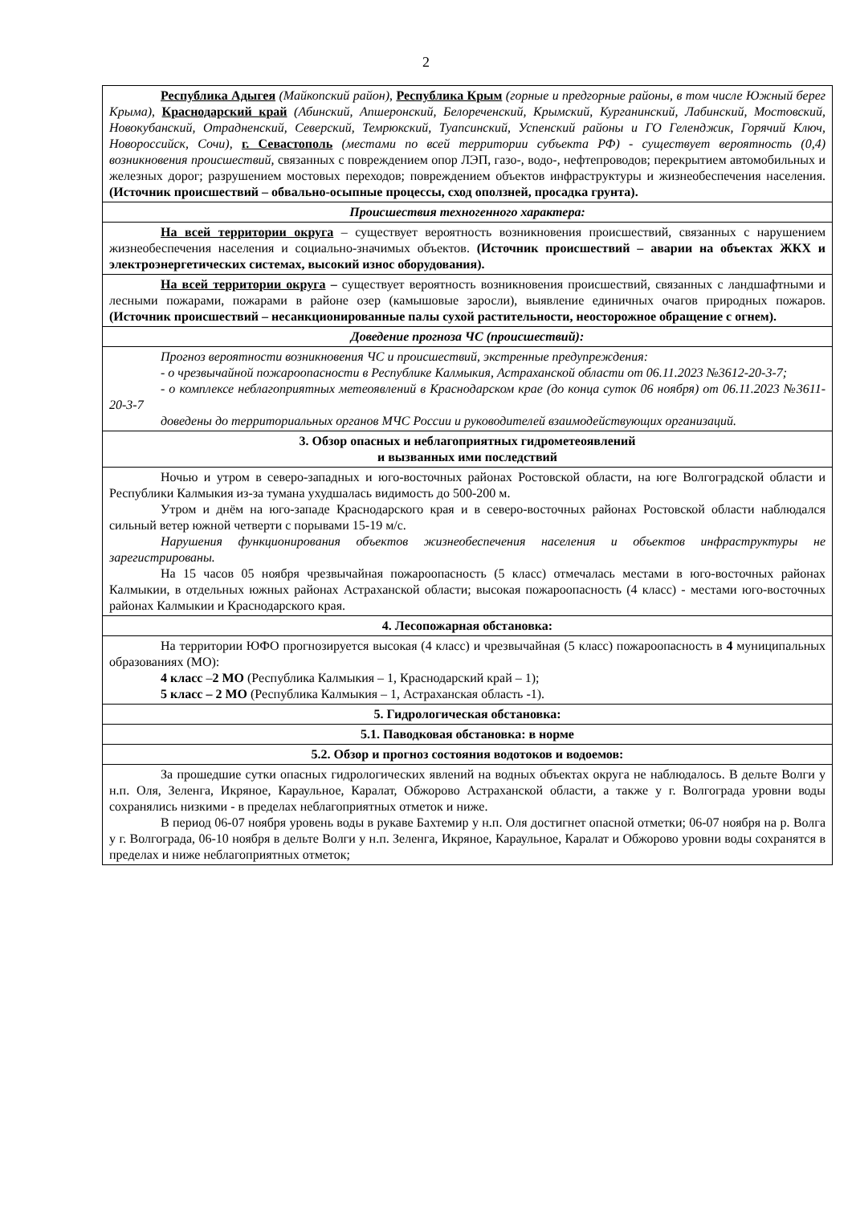2
| Республика Адыгея (Майкопский район) , Республика Крым (горные и предгорные районы, в том числе Южный берег Крыма) , Краснодарский край (Абинский, Апшеронский, Белореченский, Крымский, Курганинский, Лабинский, Мостовский, Новокубанский, Отрадненский, Северский, Темрюкский, Туапсинский, Успенский районы и ГО Геленджик, Горячий Ключ, Новороссийск, Сочи), г. Севастополь (местами по всей территории субъекта РФ) - существует вероятность (0,4) возникновения происшествий, связанных с повреждением опор ЛЭП, газо-, водо-, нефтепроводов; перекрытием автомобильных и железных дорог; разрушением мостовых переходов; повреждением объектов инфраструктуры и жизнеобеспечения населения. (Источник происшествий – обвально-осыпные процессы, сход оползней, просадка грунта). |
| Происшествия техногенного характера: |
| На всей территории округа – существует вероятность возникновения происшествий, связанных с нарушением жизнеобеспечения населения и социально-значимых объектов. (Источник происшествий – аварии на объектах ЖКХ и электроэнергетических системах, высокий износ оборудования). |
| На всей территории округа – существует вероятность возникновения происшествий, связанных с ландшафтными и лесными пожарами, пожарами в районе озер (камышовые заросли), выявление единичных очагов природных пожаров. (Источник происшествий – несанкционированные палы сухой растительности, неосторожное обращение с огнем). |
| Доведение прогноза ЧС (происшествий): |
| Прогноз вероятности возникновения ЧС и происшествий, экстренные предупреждения: - о чрезвычайной пожароопасности в Республике Калмыкия, Астраханской области от 06.11.2023 №3612-20-3-7; - о комплексе неблагоприятных метеоявлений в Краснодарском крае (до конца суток 06 ноября) от 06.11.2023 №3611-20-3-7 доведены до территориальных органов МЧС России и руководителей взаимодействующих организаций. |
| 3. Обзор опасных и неблагоприятных гидрометеоявлений и вызванных ими последствий |
| Ночью и утром в северо-западных и юго-восточных районах Ростовской области, на юге Волгоградской области и Республики Калмыкия из-за тумана ухудшалась видимость до 500-200 м. Утром и днём на юго-западе Краснодарского края и в северо-восточных районах Ростовской области наблюдался сильный ветер южной четверти с порывами 15-19 м/с. Нарушения функционирования объектов жизнеобеспечения населения и объектов инфраструктуры не зарегистрированы. На 15 часов 05 ноября чрезвычайная пожароопасность (5 класс) отмечалась местами в юго-восточных районах Калмыкии, в отдельных южных районах Астраханской области; высокая пожароопасность (4 класс) - местами юго-восточных районах Калмыкии и Краснодарского края. |
| 4. Лесопожарная обстановка: |
| На территории ЮФО прогнозируется высокая (4 класс) и чрезвычайная (5 класс) пожароопасность в 4 муниципальных образованиях (МО): 4 класс – 2 МО (Республика Калмыкия – 1, Краснодарский край – 1); 5 класс – 2 МО (Республика Калмыкия – 1, Астраханская область -1). |
| 5. Гидрологическая обстановка: |
| 5.1. Паводковая обстановка: в норме |
| 5.2. Обзор и прогноз состояния водотоков и водоемов: |
| За прошедшие сутки опасных гидрологических явлений на водных объектах округа не наблюдалось. В дельте Волги у н.п. Оля, Зеленга, Икряное, Караульное, Каралат, Обжорово Астраханской области, а также у г. Волгограда уровни воды сохранялись низкими - в пределах неблагоприятных отметок и ниже. В период 06-07 ноября уровень воды в рукаве Бахтемир у н.п. Оля достигнет опасной отметки; 06-07 ноября на р. Волга у г. Волгограда, 06-10 ноября в дельте Волги у н.п. Зеленга, Икряное, Караульное, Каралат и Обжорово уровни воды сохранятся в пределах и ниже неблагоприятных отметок; |